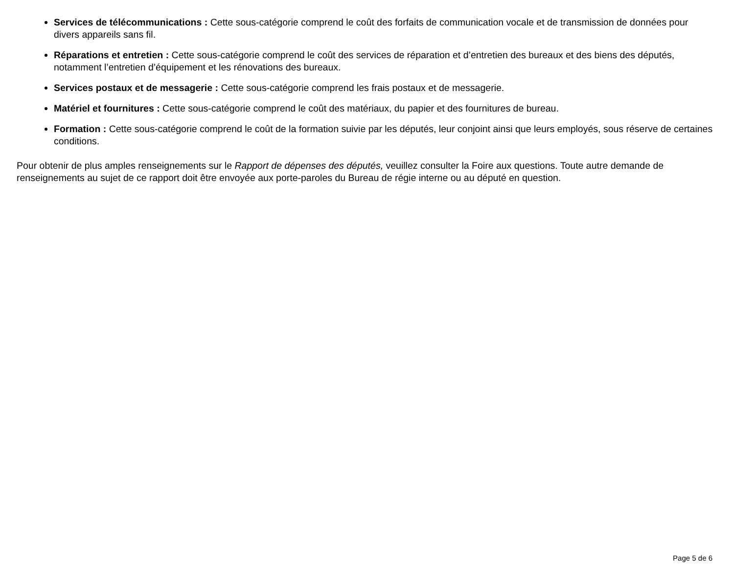Services de télécommunications : Cette sous-catégorie comprend le coût des forfaits de communication vocale et de transmission de données pour divers appareils sans fil.
Réparations et entretien : Cette sous-catégorie comprend le coût des services de réparation et d’entretien des bureaux et des biens des députés, notamment l’entretien d’équipement et les rénovations des bureaux.
Services postaux et de messagerie : Cette sous-catégorie comprend les frais postaux et de messagerie.
Matériel et fournitures : Cette sous-catégorie comprend le coût des matériaux, du papier et des fournitures de bureau.
Formation : Cette sous-catégorie comprend le coût de la formation suivie par les députés, leur conjoint ainsi que leurs employés, sous réserve de certaines conditions.
Pour obtenir de plus amples renseignements sur le Rapport de dépenses des députés, veuillez consulter la Foire aux questions. Toute autre demande de renseignements au sujet de ce rapport doit être envoyée aux porte-paroles du Bureau de régie interne ou au député en question.
Page 5 de 6